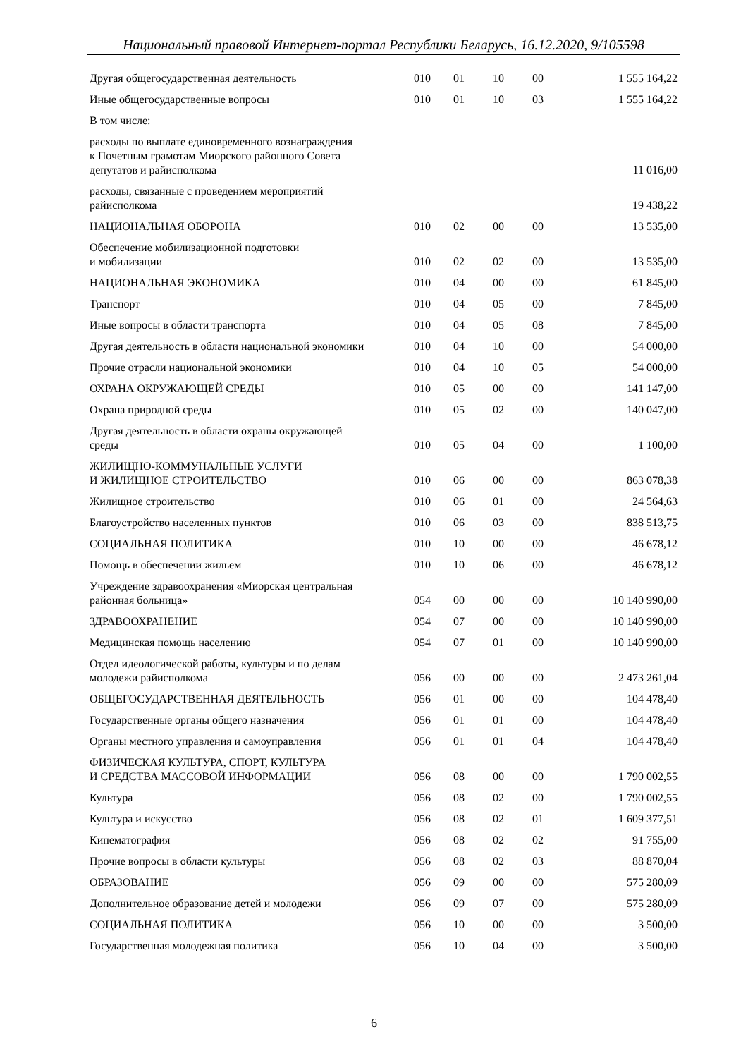Национальный правовой Интернет-портал Республики Беларусь, 16.12.2020, 9/105598
| Другая общегосударственная деятельность | 010 | 01 | 10 | 00 | 1 555 164,22 |
| Иные общегосударственные вопросы | 010 | 01 | 10 | 03 | 1 555 164,22 |
| В том числе: | | | | | |
| расходы по выплате единовременного вознаграждения к Почетным грамотам Миорского районного Совета депутатов и райисполкома | | | | | 11 016,00 |
| расходы, связанные с проведением мероприятий райисполкома | | | | | 19 438,22 |
| НАЦИОНАЛЬНАЯ ОБОРОНА | 010 | 02 | 00 | 00 | 13 535,00 |
| Обеспечение мобилизационной подготовки и мобилизации | 010 | 02 | 02 | 00 | 13 535,00 |
| НАЦИОНАЛЬНАЯ ЭКОНОМИКА | 010 | 04 | 00 | 00 | 61 845,00 |
| Транспорт | 010 | 04 | 05 | 00 | 7 845,00 |
| Иные вопросы в области транспорта | 010 | 04 | 05 | 08 | 7 845,00 |
| Другая деятельность в области национальной экономики | 010 | 04 | 10 | 00 | 54 000,00 |
| Прочие отрасли национальной экономики | 010 | 04 | 10 | 05 | 54 000,00 |
| ОХРАНА ОКРУЖАЮЩЕЙ СРЕДЫ | 010 | 05 | 00 | 00 | 141 147,00 |
| Охрана природной среды | 010 | 05 | 02 | 00 | 140 047,00 |
| Другая деятельность в области охраны окружающей среды | 010 | 05 | 04 | 00 | 1 100,00 |
| ЖИЛИЩНО-КОММУНАЛЬНЫЕ УСЛУГИ И ЖИЛИЩНОЕ СТРОИТЕЛЬСТВО | 010 | 06 | 00 | 00 | 863 078,38 |
| Жилищное строительство | 010 | 06 | 01 | 00 | 24 564,63 |
| Благоустройство населенных пунктов | 010 | 06 | 03 | 00 | 838 513,75 |
| СОЦИАЛЬНАЯ ПОЛИТИКА | 010 | 10 | 00 | 00 | 46 678,12 |
| Помощь в обеспечении жильем | 010 | 10 | 06 | 00 | 46 678,12 |
| Учреждение здравоохранения «Миорская центральная районная больница» | 054 | 00 | 00 | 00 | 10 140 990,00 |
| ЗДРАВООХРАНЕНИЕ | 054 | 07 | 00 | 00 | 10 140 990,00 |
| Медицинская помощь населению | 054 | 07 | 01 | 00 | 10 140 990,00 |
| Отдел идеологической работы, культуры и по делам молодежи райисполкома | 056 | 00 | 00 | 00 | 2 473 261,04 |
| ОБЩЕГОСУДАРСТВЕННАЯ ДЕЯТЕЛЬНОСТЬ | 056 | 01 | 00 | 00 | 104 478,40 |
| Государственные органы общего назначения | 056 | 01 | 01 | 00 | 104 478,40 |
| Органы местного управления и самоуправления | 056 | 01 | 01 | 04 | 104 478,40 |
| ФИЗИЧЕСКАЯ КУЛЬТУРА, СПОРТ, КУЛЬТУРА И СРЕДСТВА МАССОВОЙ ИНФОРМАЦИИ | 056 | 08 | 00 | 00 | 1 790 002,55 |
| Культура | 056 | 08 | 02 | 00 | 1 790 002,55 |
| Культура и искусство | 056 | 08 | 02 | 01 | 1 609 377,51 |
| Кинематография | 056 | 08 | 02 | 02 | 91 755,00 |
| Прочие вопросы в области культуры | 056 | 08 | 02 | 03 | 88 870,04 |
| ОБРАЗОВАНИЕ | 056 | 09 | 00 | 00 | 575 280,09 |
| Дополнительное образование детей и молодежи | 056 | 09 | 07 | 00 | 575 280,09 |
| СОЦИАЛЬНАЯ ПОЛИТИКА | 056 | 10 | 00 | 00 | 3 500,00 |
| Государственная молодежная политика | 056 | 10 | 04 | 00 | 3 500,00 |
6